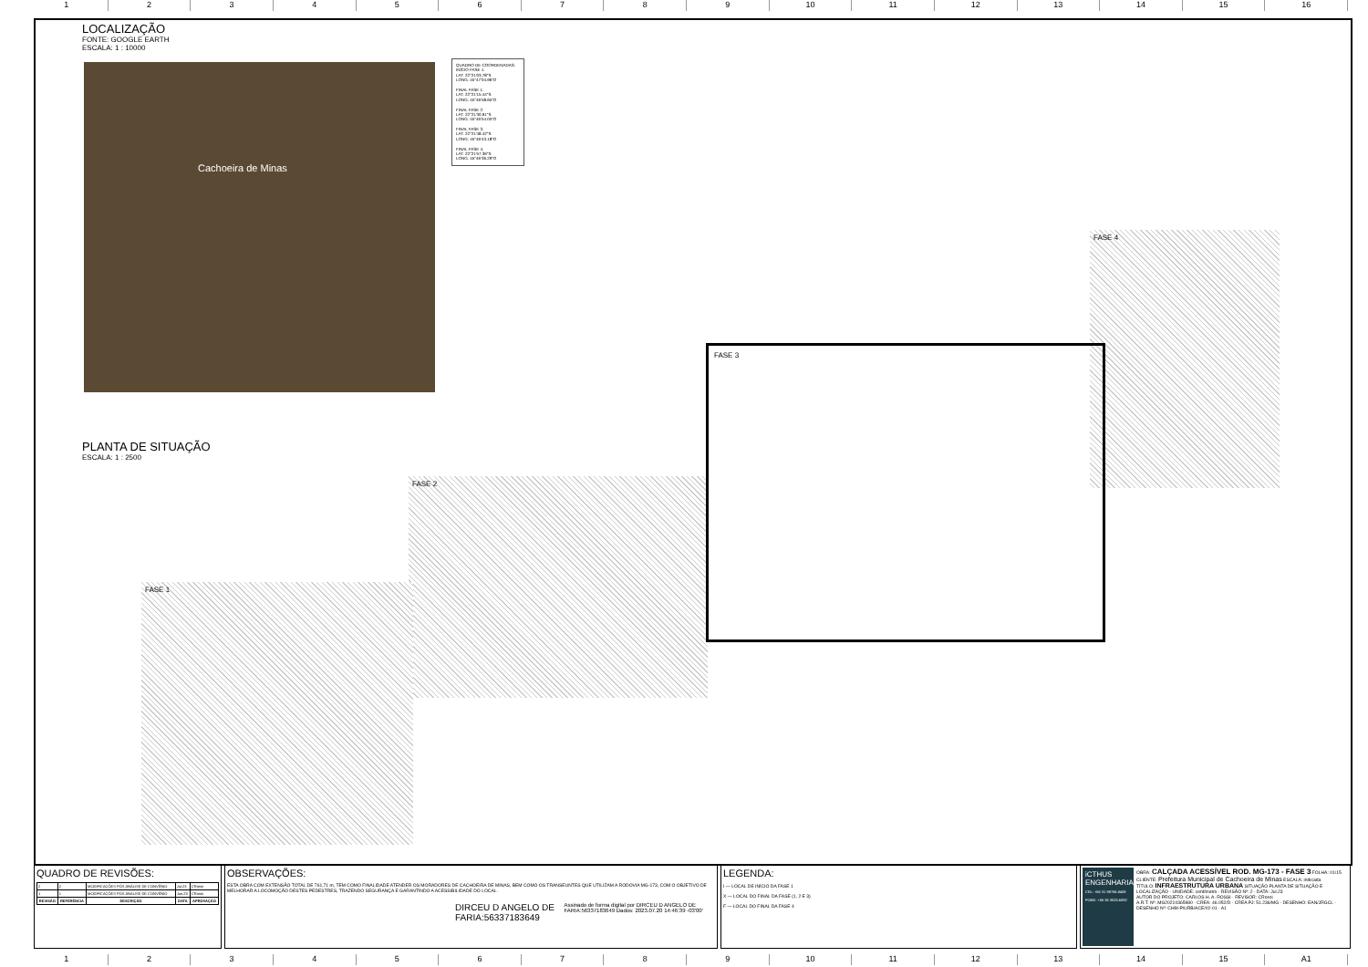123456789 10 11 12 13 14 15 16
LOCALIZAÇÃO
FONTE: GOOGLE EARTH
ESCALA: 1 : 10000
Cachoeira de Minas
QUADRO DE COORDENADAS:
INÍCIO FASE 1:
LAT: 22°21'03.78"S
LONG: 45°47'04.96"O
FINAL FASE 1:
LAT: 22°21'15.44"S
LONG: 45°46'58.65"O
FINAL FASE 2:
LAT: 22°21'30.91"S
LONG: 45°46'54.05"O
FINAL FASE 3:
LAT: 22°21'48.42"S
LONG: 45°46'43.18"O
FINAL FASE 4:
LAT: 22°21'57.36"S
LONG: 45°46'36.29"O
PLANTA DE SITUAÇÃO
ESCALA: 1 : 2500
FASE 4
FASE 2
FASE 1
FASE 3
QUADRO DE REVISÕES:
| 2 | 2 | MODIFICAÇÕES PÓS ANÁLISE DE CONVÊNIO | Jul.23 | CRossi |
| 1 | 1 | MODIFICAÇÕES PÓS ANÁLISE DE CONVÊNIO | Jun.23 | CRossi |
| REVISÃO | REFERÊNCIA | DESCRIÇÃO | DATA | APROVAÇÃO |
OBSERVAÇÕES:
ESTA OBRA COM EXTENSÃO TOTAL DE 761,71 m, TEM COMO FINALIDADE ATENDER OS MORADORES DE CACHOEIRA DE MINAS, BEM COMO OS TRANSEUNTES QUE UTILIZAM A RODOVIA MG-173, COM O OBJETIVO DE MELHORAR A LOCOMOÇÃO DESTES PEDESTRES, TRAZENDO SEGURANÇA E GARANTINDO A ACESSIBILIDADE DO LOCAL.
DIRCEU D ANGELO DE FARIA:56337183649 Assinado de forma digital por DIRCEU D ANGELO DE FARIA:56337183649 Dados: 2023.07.20 14:46:39 -03'00'
LEGENDA:
I — LOCAL DE INÍCIO DA FASE 1
X — LOCAL DO FINAL DA FASE (1, 2 E 3)
F — LOCAL DO FINAL DA FASE 4
iCTHUS ENGENHARIA
CEL: +55 31 98766.8483 FONE: +55 35 3025.6092
OBRA: CALÇADA ACESSÍVEL ROD. MG-173 - FASE 3 FOLHA: 01/15
CLIENTE: Prefeitura Municipal de Cachoeira de Minas ESCALA: indicada
TÍTULO: INFRAESTRUTURA URBANA SITUAÇÃO PLANTA DE SITUAÇÃO E LOCALIZAÇÃO · UNIDADE: centímetro · REVISÃO Nº: 2 · DATA: Jul.23
AUTOR DO PROJETO: CARLOS H. A. ROSSI · REVISOR: CRossi
A.R.T. Nº: MG20210365980 · CREA: 46.052/D · CREA PJ: 51.236/MG · DESENHO: EAN/JRGCL · DESENHO Nº: CHM-P/URB/ACE/02-01 · A1
123456789 10 11 12 13 14 15 A1